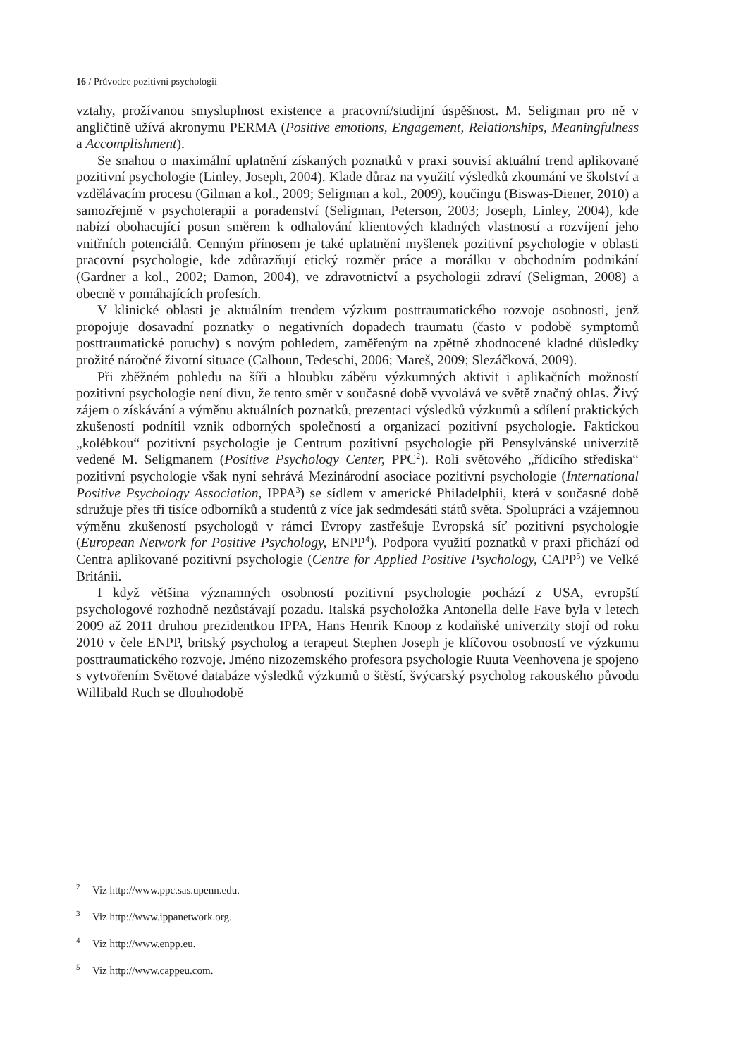16 / Průvodce pozitivní psychologií
vztahy, prožívanou smysluplnost existence a pracovní/studijní úspěšnost. M. Seligman pro ně v angličtině užívá akronymu PERMA (Positive emotions, Engagement, Relationships, Meaningfulness a Accomplishment).
Se snahou o maximální uplatnění získaných poznatků v praxi souvisí aktuální trend aplikované pozitivní psychologie (Linley, Joseph, 2004). Klade důraz na využití výsledků zkoumání ve školství a vzdělávacím procesu (Gilman a kol., 2009; Seligman a kol., 2009), koučingu (Biswas-Diener, 2010) a samozřejmě v psychoterapii a poradenství (Seligman, Peterson, 2003; Joseph, Linley, 2004), kde nabízí obohacující posun směrem k odhalování klientových kladných vlastností a rozvíjení jeho vnitřních potenciálů. Cenným přínosem je také uplatnění myšlenek pozitivní psychologie v oblasti pracovní psychologie, kde zdůrazňují etický rozměr práce a morálku v obchodním podnikání (Gardner a kol., 2002; Damon, 2004), ve zdravotnictví a psychologii zdraví (Seligman, 2008) a obecně v pomáhajících profesích.
V klinické oblasti je aktuálním trendem výzkum posttraumatického rozvoje osobnosti, jenž propojuje dosavadní poznatky o negativních dopadech traumatu (často v podobě symptomů posttraumatické poruchy) s novým pohledem, zaměřeným na zpětně zhodnocené kladné důsledky prožité náročné životní situace (Calhoun, Tedeschi, 2006; Mareš, 2009; Slezáčková, 2009).
Při zběžném pohledu na šíři a hloubku záběru výzkumných aktivit i aplikačních možností pozitivní psychologie není divu, že tento směr v současné době vyvolává ve světě značný ohlas. Živý zájem o získávání a výměnu aktuálních poznatků, prezentaci výsledků výzkumů a sdílení praktických zkušeností podnítil vznik odborných společností a organizací pozitivní psychologie. Faktickou „kolébkou“ pozitivní psychologie je Centrum pozitivní psychologie při Pensylvánské univerzitě vedené M. Seligmanem (Positive Psychology Center, PPC<sup>2</sup>). Roli světového „řídicího střediska“ pozitivní psychologie však nyní sehrává Mezinárodní asociace pozitivní psychologie (International Positive Psychology Association, IPPA<sup>3</sup>) se sídlem v americké Philadelphii, která v současné době sdružuje přes tři tisíce odborníků a studentů z více jak sedmdesáti států světa. Spolupráci a vzájemnou výměnu zkušeností psychologů v rámci Evropy zastřešuje Evropská síť pozitivní psychologie (European Network for Positive Psychology, ENPP<sup>4</sup>). Podpora využití poznatků v praxi přichází od Centra aplikované pozitivní psychologie (Centre for Applied Positive Psychology, CAPP<sup>5</sup>) ve Velké Británii.
I když většina významných osobností pozitivní psychologie pochází z USA, evropští psychologové rozhodně nezůstávají pozadu. Italská psycholožka Antonella delle Fave byla v letech 2009 až 2011 druhou prezidentkou IPPA, Hans Henrik Knoop z kodaňské univerzity stojí od roku 2010 v čele ENPP, britský psycholog a terapeut Stephen Joseph je klíčovou osobností ve výzkumu posttraumatického rozvoje. Jméno nizozemského profesora psychologie Ruuta Veenhovena je spojeno s vytvořením Světové databáze výsledků výzkumů o štěstí, švýcarský psycholog rakouského původu Willibald Ruch se dlouhodobě
<sup>2</sup> Viz http://www.ppc.sas.upenn.edu.
<sup>3</sup> Viz http://www.ippanetwork.org.
<sup>4</sup> Viz http://www.enpp.eu.
<sup>5</sup> Viz http://www.cappeu.com.